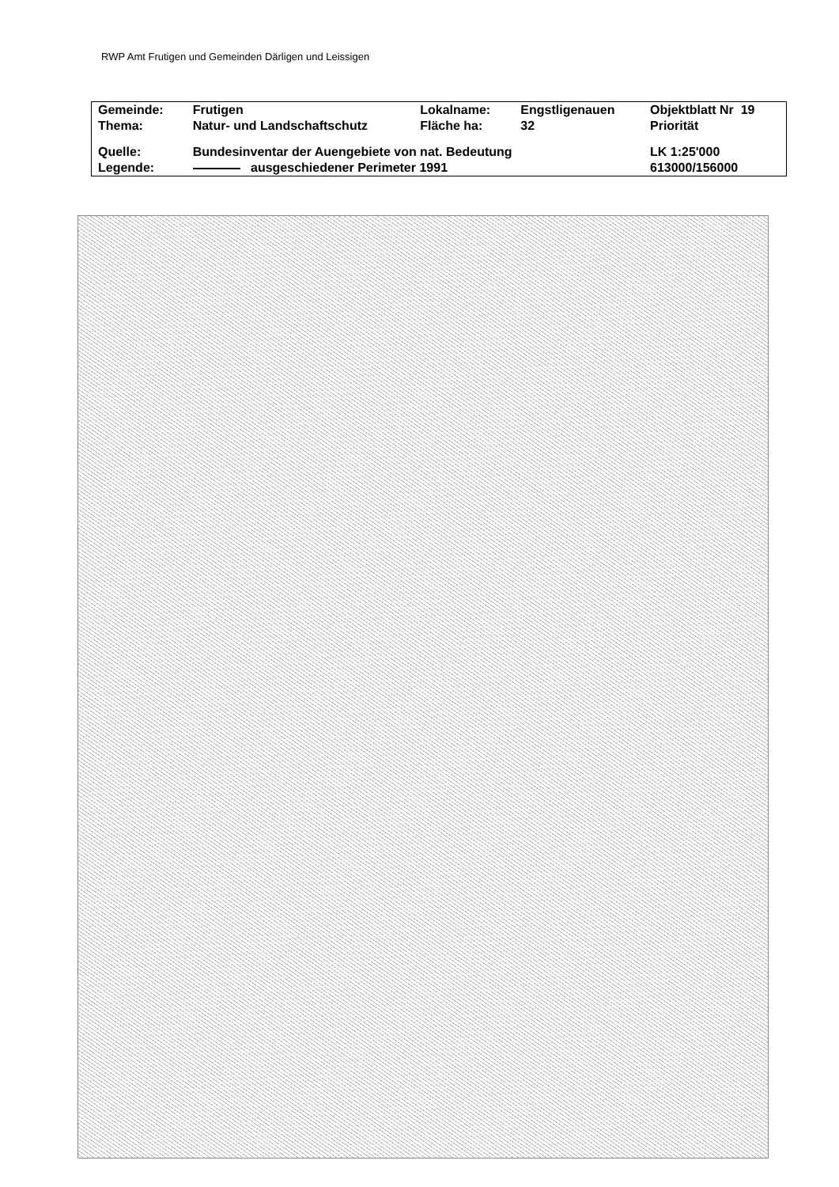RWP Amt Frutigen und Gemeinden Därligen und Leissigen
| Gemeinde: | Frutigen | Lokalname: | Engstligenauen | Objektblatt Nr 19 |
| Thema: | Natur- und Landschaftschutz | Fläche ha: | 32 | Priorität |
| Quelle: | Bundesinventar der Auengebiete von nat. Bedeutung | | | LK 1:25'000 |
| Legende: | ausgeschiedener Perimeter 1991 | | | 613000/156000 |